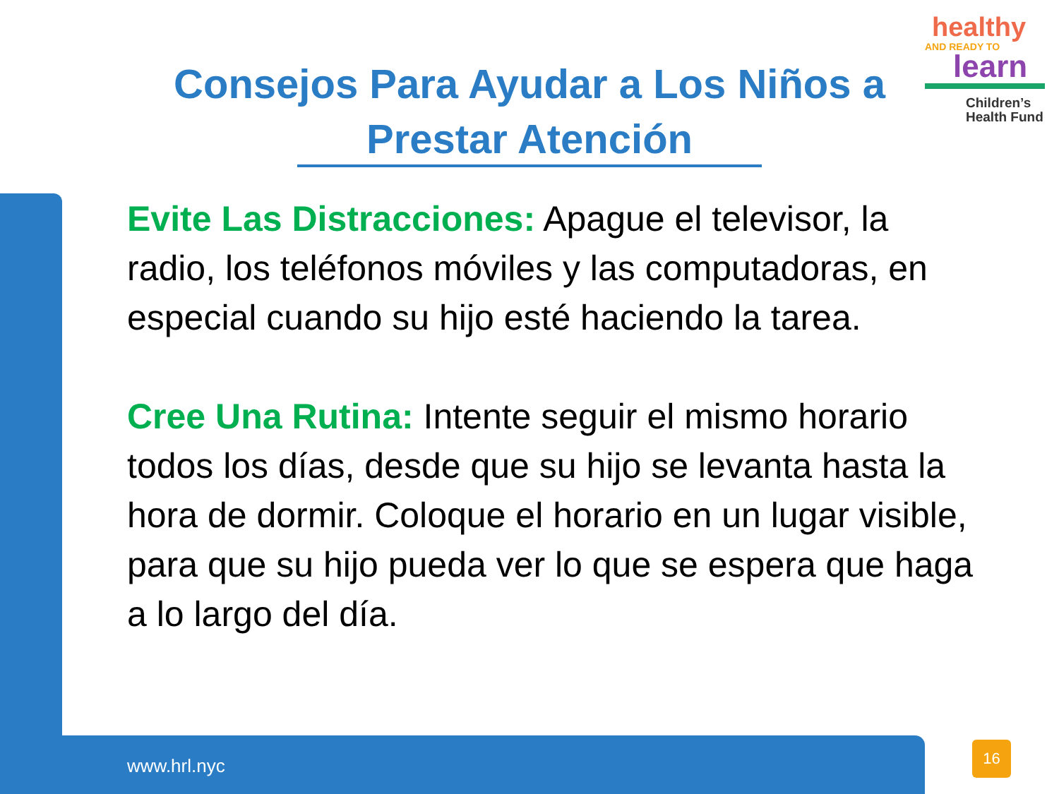healthy
AND READY TO
learn
Children’s
Health Fund
Consejos Para Ayudar a Los Niños a Prestar Atención
Evite Las Distracciones: Apague el televisor, la radio, los teléfonos móviles y las computadoras, en especial cuando su hijo esté haciendo la tarea.
Cree Una Rutina: Intente seguir el mismo horario todos los días, desde que su hijo se levanta hasta la hora de dormir. Coloque el horario en un lugar visible, para que su hijo pueda ver lo que se espera que haga a lo largo del día.
www.hrl.nyc
16